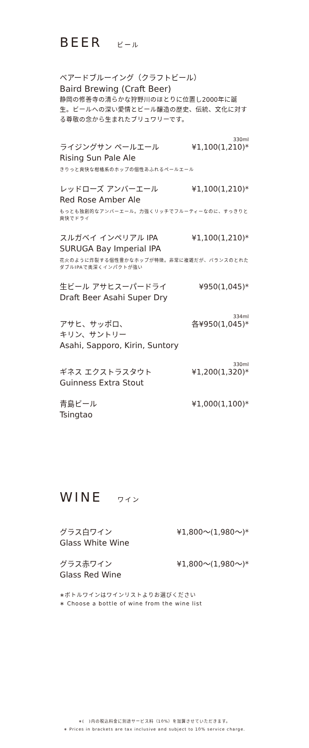BEER ビール
ベアードブルーイング（クラフトビール）
Baird Brewing (Craft Beer)
静岡の修善寺の清らかな狩野川のほとりに位置し2000年に誕生。ビールへの深い愛情とビール醸造の歴史、伝統、文化に対する尊敬の念から生まれたブリュワリーです。
330ml
ライジングサン ペールエール ¥1,100(1,210)*
Rising Sun Pale Ale
きりっと爽快な柑橘系のホップの個性あふれるペールエール
レッドローズ アンバーエール ¥1,100(1,210)*
Red Rose Amber Ale
もっとも独創的なアンバーエール。力強くリッチでフルーティーなのに、すっきりと爽快でドライ
スルガベイ インペリアル IPA ¥1,100(1,210)*
SURUGA Bay Imperial IPA
花火のように炸裂する個性豊かなホップが特徴。非常に複雑だが、バランスのとれたダブルIPAで奥深くインパクトが強い
生ビール アサヒスーパードライ ¥950(1,045)*
Draft Beer Asahi Super Dry
334ml
アサヒ、サッポロ、
キリン、サントリー 各¥950(1,045)*
Asahi, Sapporo, Kirin, Suntory
330ml
ギネス エクストラスタウト ¥1,200(1,320)*
Guinness Extra Stout
青島ビール ¥1,000(1,100)*
Tsingtao
WINE ワイン
グラス白ワイン ¥1,800～(1,980～)*
Glass White Wine
グラス赤ワイン ¥1,800～(1,980～)*
Glass Red Wine
∗ボトルワインはワインリストよりお選びください
∗ Choose a bottle of wine from the wine list
∗(　)内の税込料金に別途サービス料（10%）を加算させていただきます。
∗ Prices in brackets are tax inclusive and subject to 10% service charge.